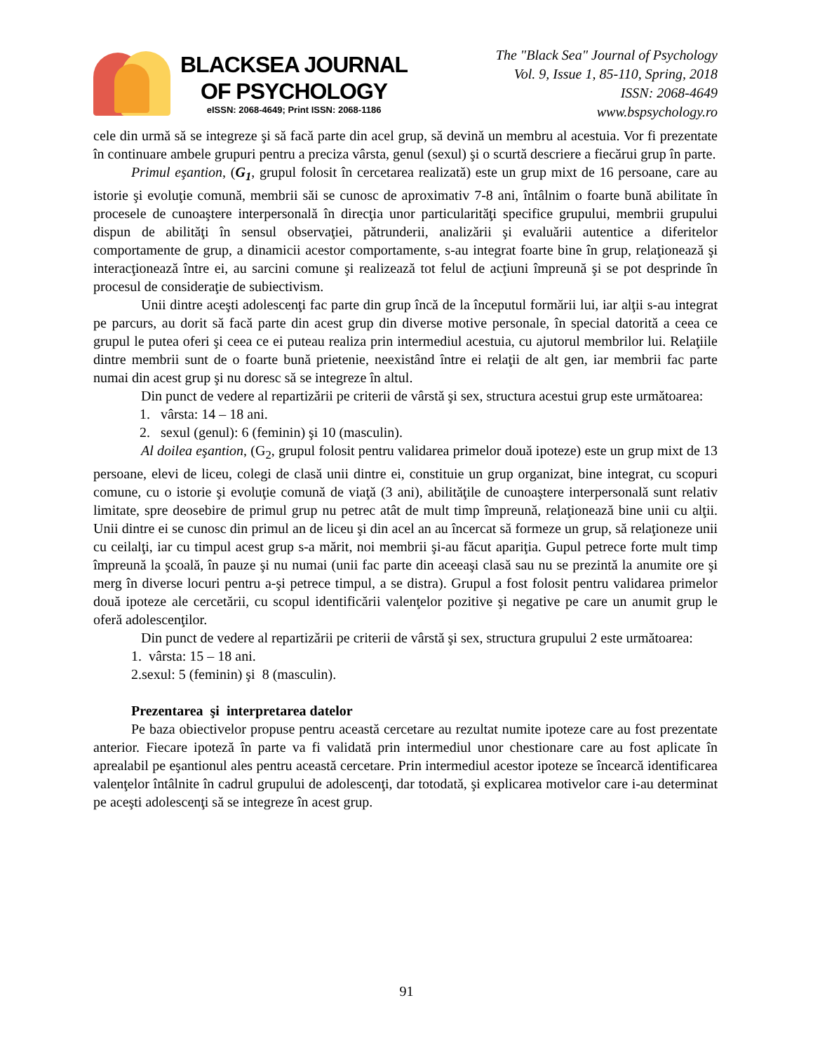BLACKSEA JOURNAL
OF PSYCHOLOGY
eISSN: 2068-4649; Print ISSN: 2068-1186
The "Black Sea" Journal of Psychology
Vol. 9, Issue 1, 85-110, Spring, 2018
ISSN: 2068-4649
www.bspsychology.ro
cele din urmă să se integreze şi să facă parte din acel grup, să devină un membru al acestuia. Vor fi prezentate în continuare ambele grupuri pentru a preciza vârsta, genul (sexul) şi o scurtă descriere a fiecărui grup în parte.
Primul eşantion, (G<sub>1</sub>, grupul folosit în cercetarea realizată) este un grup mixt de 16 persoane, care au istorie şi evoluţie comună, membrii săi se cunosc de aproximativ 7-8 ani, întâlnim o foarte bună abilitate în procesele de cunoaştere interpersonală în direcţia unor particularităţi specifice grupului, membrii grupului dispun de abilităţi în sensul observaţiei, pătrunderii, analizării şi evaluării autentice a diferitelor comportamente de grup, a dinamicii acestor comportamente, s-au integrat foarte bine în grup, relaţionează şi interacţionează între ei, au sarcini comune şi realizează tot felul de acţiuni împreună şi se pot desprinde în procesul de consideraţie de subiectivism.
Unii dintre aceşti adolescenţi fac parte din grup încă de la începutul formării lui, iar alţii s-au integrat pe parcurs, au dorit să facă parte din acest grup din diverse motive personale, în special datorită a ceea ce grupul le putea oferi şi ceea ce ei puteau realiza prin intermediul acestuia, cu ajutorul membrilor lui. Relaţiile dintre membrii sunt de o foarte bună prietenie, neexistând între ei relaţii de alt gen, iar membrii fac parte numai din acest grup şi nu doresc să se integreze în altul.
Din punct de vedere al repartizării pe criterii de vârstă şi sex, structura acestui grup este următoarea:
1. vârsta: 14 – 18 ani.
2. sexul (genul): 6 (feminin) şi 10 (masculin).
Al doilea eşantion, (G<sub>2</sub>, grupul folosit pentru validarea primelor două ipoteze) este un grup mixt de 13 persoane, elevi de liceu, colegi de clasă unii dintre ei, constituie un grup organizat, bine integrat, cu scopuri comune, cu o istorie şi evoluţie comună de viaţă (3 ani), abilităţile de cunoaştere interpersonală sunt relativ limitate, spre deosebire de primul grup nu petrec atât de mult timp împreună, relaţionează bine unii cu alţii. Unii dintre ei se cunosc din primul an de liceu şi din acel an au încercat să formeze un grup, să relaţioneze unii cu ceilalţi, iar cu timpul acest grup s-a mărit, noi membrii şi-au făcut apariţia. Gupul petrece forte mult timp împreună la şcoală, în pauze şi nu numai (unii fac parte din aceeaşi clasă sau nu se prezintă la anumite ore şi merg în diverse locuri pentru a-şi petrece timpul, a se distra). Grupul a fost folosit pentru validarea primelor două ipoteze ale cercetării, cu scopul identificării valenţelor pozitive şi negative pe care un anumit grup le oferă adolescenţilor.
Din punct de vedere al repartizării pe criterii de vârstă şi sex, structura grupului 2 este următoarea:
1. vârsta: 15 – 18 ani.
2.sexul: 5 (feminin) şi 8 (masculin).
Prezentarea şi interpretarea datelor
Pe baza obiectivelor propuse pentru această cercetare au rezultat numite ipoteze care au fost prezentate anterior. Fiecare ipoteză în parte va fi validată prin intermediul unor chestionare care au fost aplicate în aprealabil pe eşantionul ales pentru această cercetare. Prin intermediul acestor ipoteze se încearcă identificarea valenţelor întâlnite în cadrul grupului de adolescenţi, dar totodată, şi explicarea motivelor care i-au determinat pe aceşti adolescenţi să se integreze în acest grup.
91